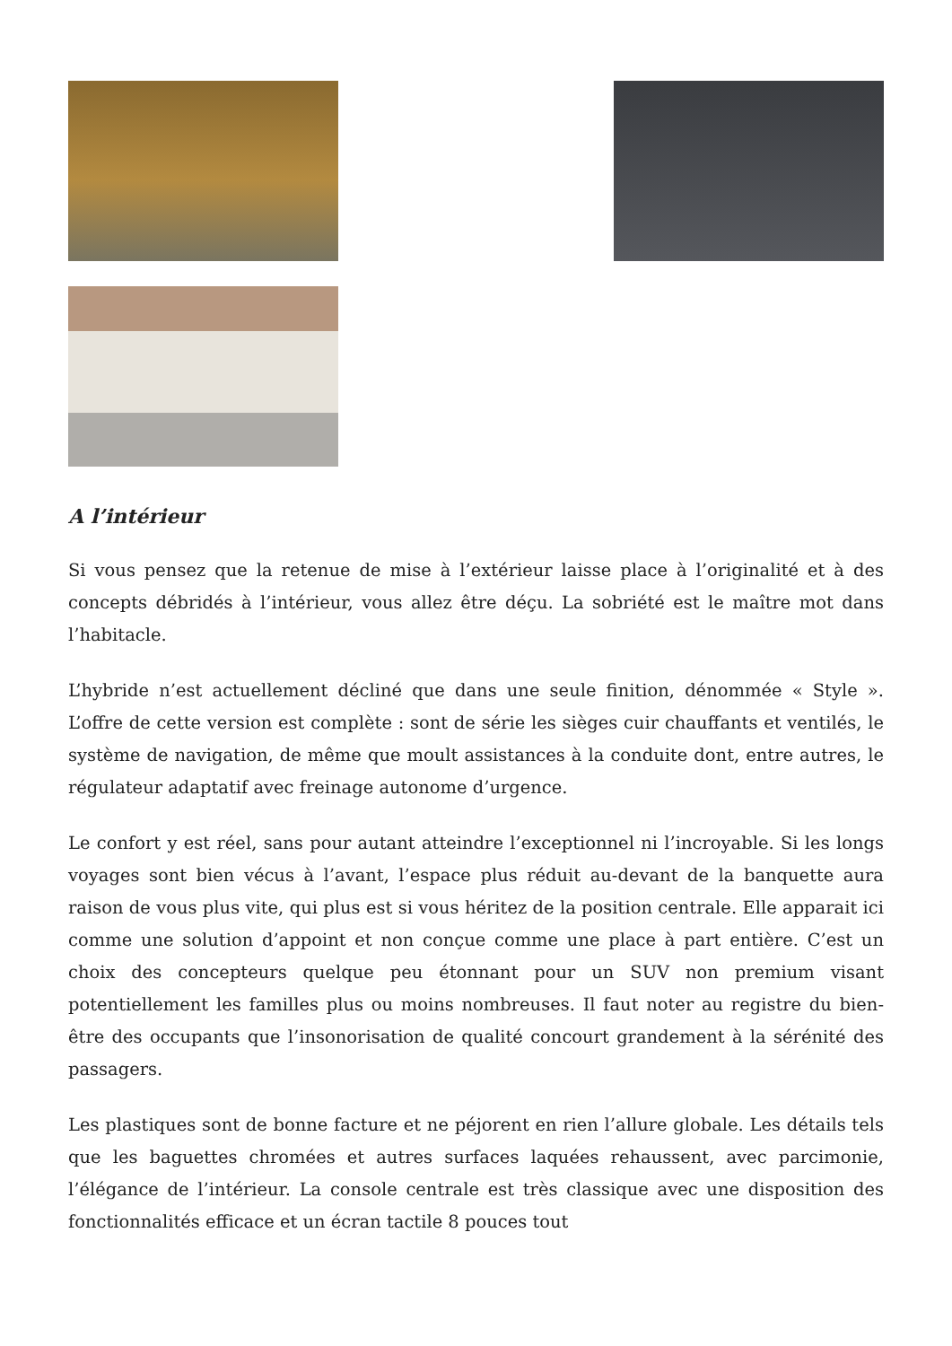A l’intérieur
Si vous pensez que la retenue de mise à l’extérieur laisse place à l’originalité et à des concepts débridés à l’intérieur, vous allez être déçu. La sobriété est le maître mot dans l’habitacle.
L’hybride n’est actuellement décliné que dans une seule finition, dénommée « Style ». L’offre de cette version est complète : sont de série les sièges cuir chauffants et ventilés, le système de navigation, de même que moult assistances à la conduite dont, entre autres, le régulateur adaptatif avec freinage autonome d’urgence.
Le confort y est réel, sans pour autant atteindre l’exceptionnel ni l’incroyable. Si les longs voyages sont bien vécus à l’avant, l’espace plus réduit au-devant de la banquette aura raison de vous plus vite, qui plus est si vous héritez de la position centrale. Elle apparait ici comme une solution d’appoint et non conçue comme une place à part entière. C’est un choix des concepteurs quelque peu étonnant pour un SUV non premium visant potentiellement les familles plus ou moins nombreuses. Il faut noter au registre du bien-être des occupants que l’insonorisation de qualité concourt grandement à la sérénité des passagers.
Les plastiques sont de bonne facture et ne péjorent en rien l’allure globale. Les détails tels que les baguettes chromées et autres surfaces laquées rehaussent, avec parcimonie, l’élégance de l’intérieur. La console centrale est très classique avec une disposition des fonctionnalités efficace et un écran tactile 8 pouces tout